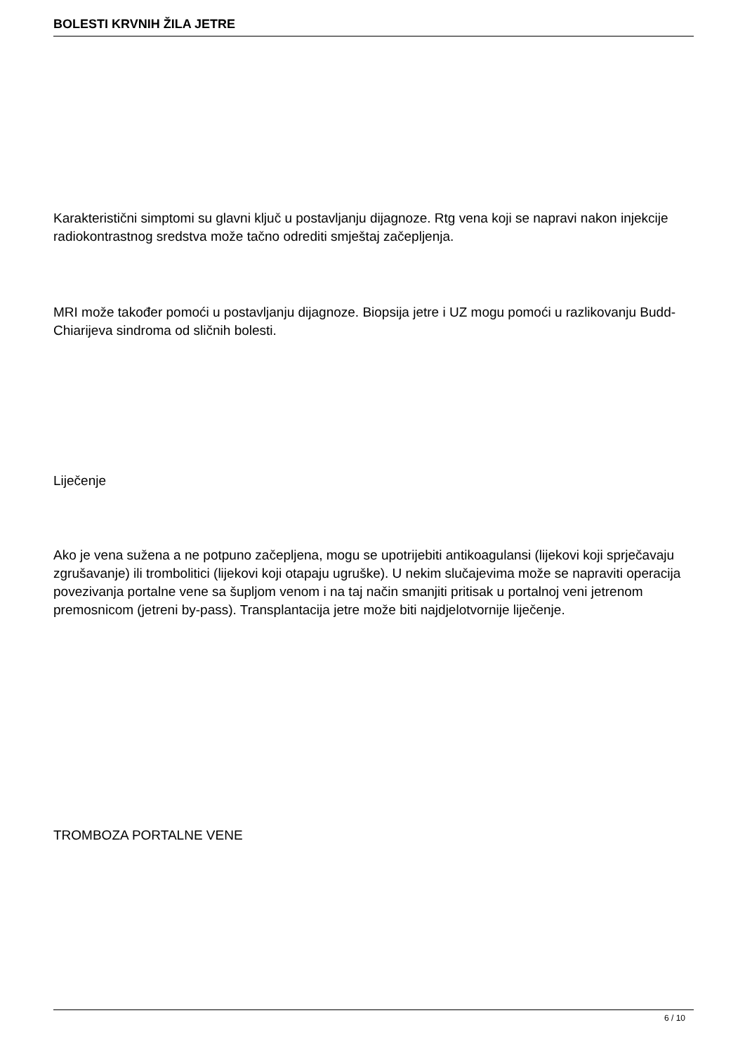BOLESTI KRVNIH ŽILA JETRE
Karakteristični simptomi su glavni ključ u postavljanju dijagnoze. Rtg vena koji se napravi nakon injekcije radiokontrastnog sredstva može tačno odrediti smještaj začepljenja.
MRI može također pomoći u postavljanju dijagnoze. Biopsija jetre i UZ mogu pomoći u razlikovanju Budd-Chiarijeva sindroma od sličnih bolesti.
Liječenje
Ako je vena sužena a ne potpuno začepljena, mogu se upotrijebiti antikoagulansi (lijekovi koji sprječavaju zgrušavanje) ili trombolitici (lijekovi koji otapaju ugruške). U nekim slučajevima može se napraviti operacija povezivanja portalne vene sa šupljom venom i na taj način smanjiti pritisak u portalnoj veni jetrenom premosnicom (jetreni by-pass). Transplantacija jetre može biti najdjelotvornije liječenje.
TROMBOZA PORTALNE VENE
6 / 10